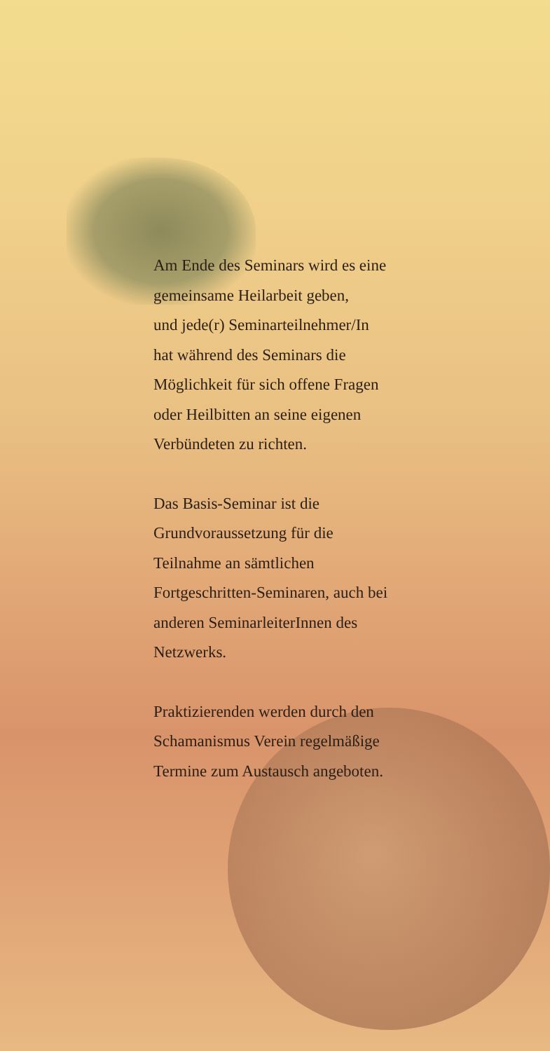Am Ende des Seminars wird es eine
gemeinsame Heilarbeit geben,
und jede(r) Seminarteilnehmer/In
hat während des Seminars die
Möglichkeit für sich offene Fragen
oder Heilbitten an seine eigenen
Verbündeten zu richten.
Das Basis-Seminar ist die
Grundvoraussetzung für die
Teilnahme an sämtlichen
Fortgeschritten-Seminaren, auch bei
anderen SeminarleiterInnen des
Netzwerks.
Praktizierenden werden durch den
Schamanismus Verein regelmäßige
Termine zum Austausch angeboten.